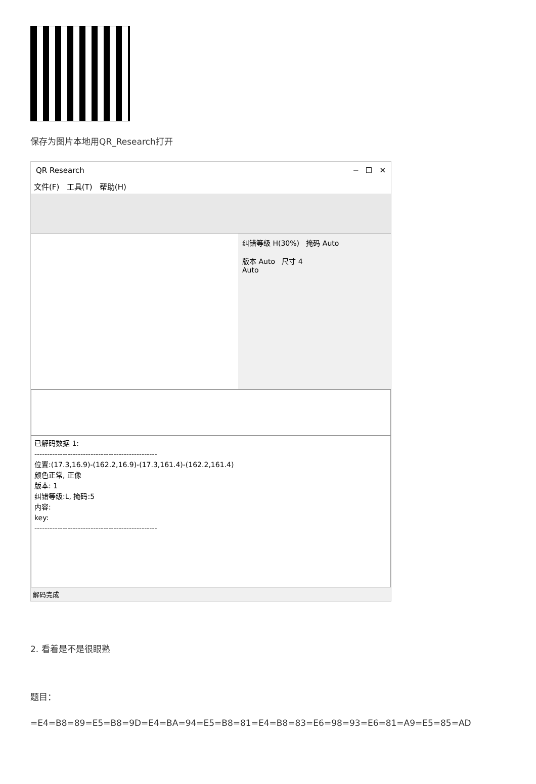保存为图片本地用QR_Research打开
QR Research ─ ☐ ✕
文件(F) 工具(T) 帮助(H)
纠错等级 H(30%) 掩码 Auto
版本 Auto 尺寸 4
Auto
已解码数据 1:
------------------------------------------------
位置:(17.3,16.9)-(162.2,16.9)-(17.3,161.4)-(162.2,161.4)
颜色正常, 正像
版本: 1
纠错等级:L, 掩码:5
内容:
key:
------------------------------------------------
解码完成
2. 看着是不是很眼熟
题目：
=E4=B8=89=E5=B8=9D=E4=BA=94=E5=B8=81=E4=B8=83=E6=98=93=E6=81=A9=E5=85=AD